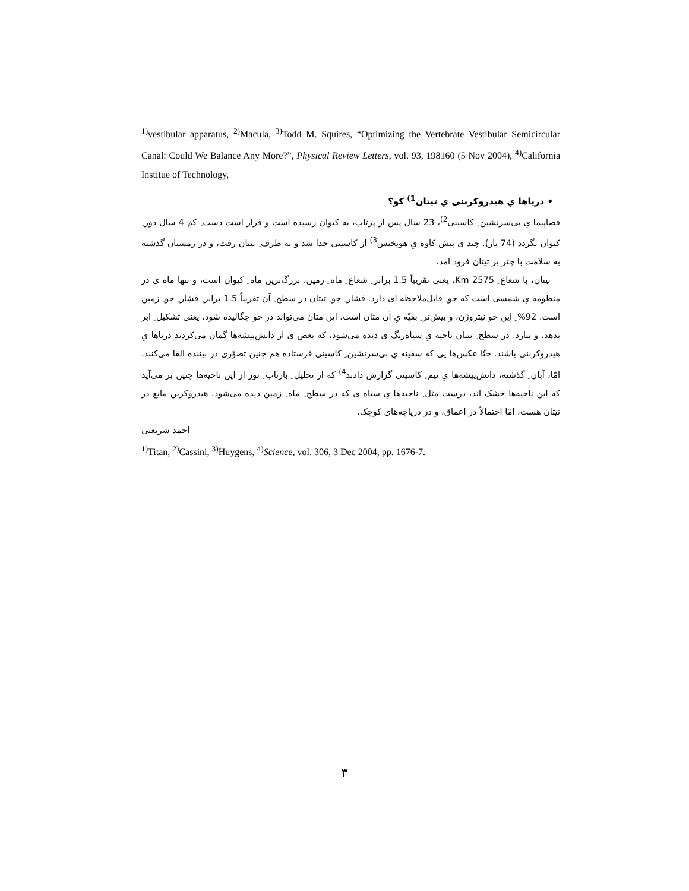<sup>1)</sup> vestibular apparatus, <sup>2)</sup>Macula, <sup>3)</sup>Todd M. Squires, “Optimizing the Vertebrate Vestibular Semicircular Canal: Could We Balance Any More?”, Physical Review Letters, vol. 93, 198160 (5 Nov 2004), <sup>4)</sup>California Institue of Technology,
• دریاها یِ هیدروکربنی یِ تیتان<sup>1)</sup> کو؟
فضاپیما یِ بی‌سرنشین ِ کاسینی<sup>2)</sup>، 23 سال پس از پرتاب، به کیوان رسیده است و قرار است دست ِ کم 4 سال دور ِ کیوان بگردد (74 بار). چند ی پیش کاوه یِ هویخنس<sup>3)</sup> از کاسینی جدا شد و به طرف ِ تیتان رفت، و در زمستان گذشته به سلامت با چتر بر تیتان فرود آمد.
تیتان، با شعاع ِ 2575 Km، یعنی تقریباً 1.5 برابر ِ شعاع ِ ماه ِ زمین، بزرگ‌ترین ماه ِ کیوان است، و تنها ماه ی در منظومه یِ شمسی است که جو ِ قابل‌ملاحظه ای دارد. فشار ِ جو ِ تیتان در سطح ِ آن تقریباً 1.5 برابر ِ فشار ِ جو ِ زمین است. 92% ِ این جو نیتروژن، و بیش‌تر ِ بقیّه یِ آن متان است. این متان می‌تواند در جو چگالیده شود، یعنی تشکیل ِ ابر بدهد، و ببارد. در سطح ِ تیتان ناحیه یِ سیاه‌رنگ ی دیده می‌شود، که بعض ی از دانش‌پیشه‌ها گمان می‌کردند دریاها یِ هیدروکربنی باشند. حتّا عکس‌ها یی که سفینه یِ بی‌سرنشین ِ کاسینی فرستاده هم چنین تصوّری در بیننده القا می‌کنند. امّا، آبان ِ گذشته، دانش‌پیشه‌ها یِ تیم ِ کاسینی گزارش دادند<sup>4)</sup> که از تحلیل ِ بازتاب ِ نور از این ناحیه‌ها چنین بر می‌آید که این ناحیه‌ها خشک اند، درست مثل ِ ناحیه‌ها یِ سیاه ی که در سطح ِ ماه ِ زمین دیده می‌شود. هیدروکربن مایع در تیتان هست، امّا احتمالاً در اعماق، و در دریاچه‌های کوچک.
احمد شریعتی
<sup>1)</sup> Titan, <sup>2)</sup>Cassini, <sup>3)</sup>Huygens, <sup>4)</sup>Science, vol. 306, 3 Dec 2004, pp. 1676-7.
۳